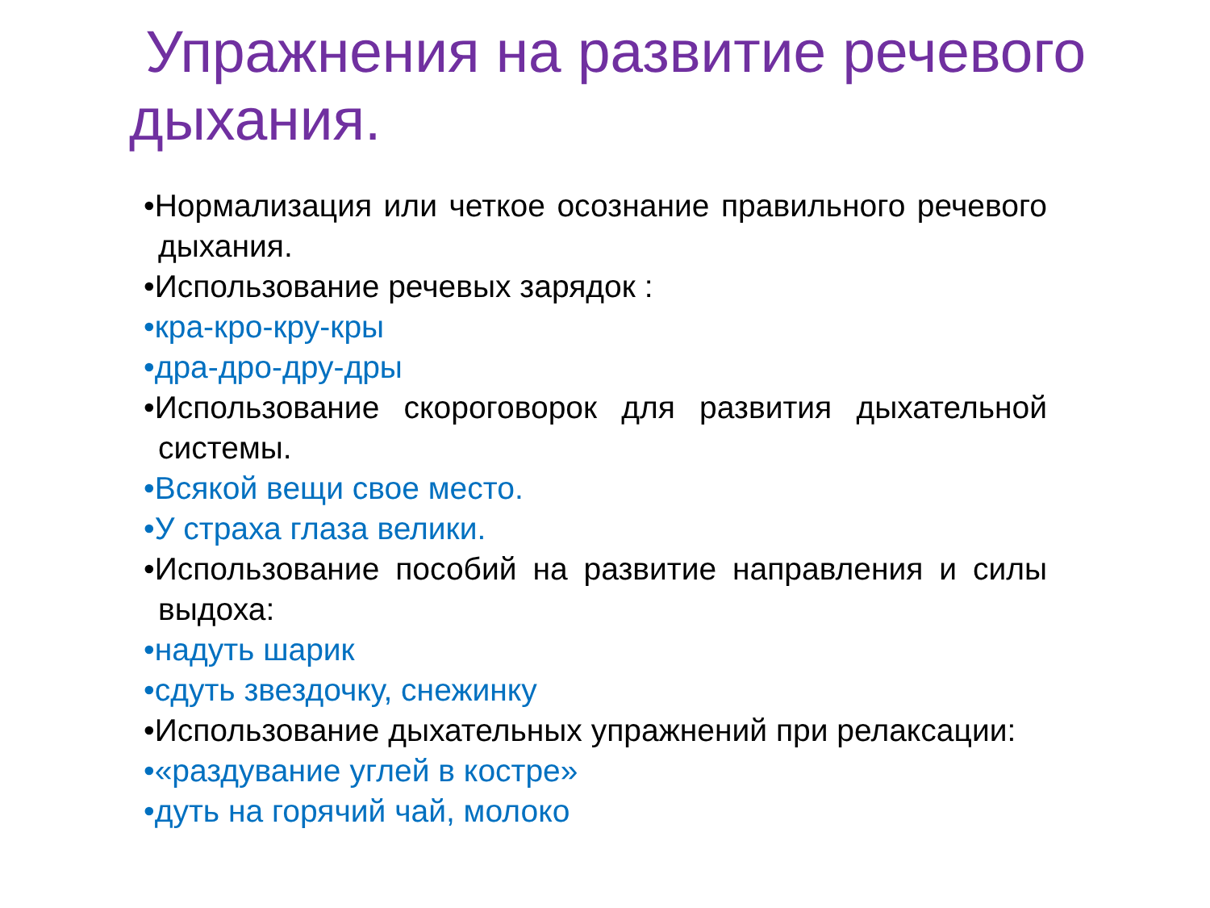Упражнения на развитие речевого дыхания.
•Нормализация или четкое осознание правильного речевого дыхания.
•Использование речевых зарядок :
•кра-кро-кру-кры
•дра-дро-дру-дры
•Использование скороговорок для развития дыхательной системы.
•Всякой вещи свое место.
•У страха глаза велики.
•Использование пособий на развитие направления и силы выдоха:
•надуть шарик
•сдуть звездочку, снежинку
•Использование дыхательных упражнений при релаксации:
•«раздувание углей в костре»
•дуть на горячий чай, молоко